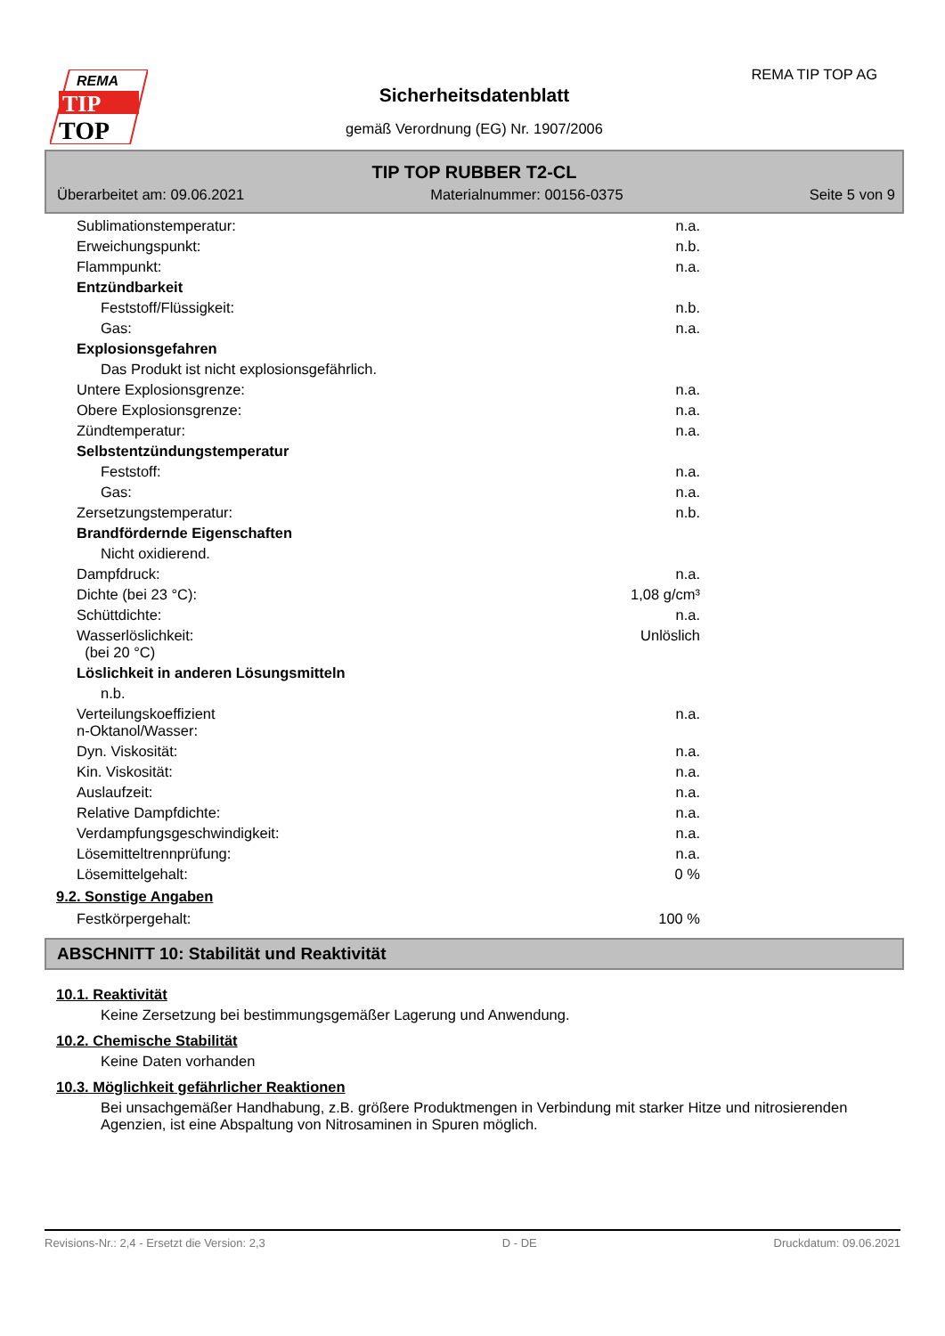REMA
TIP
TOP
REMA TIP TOP AG
Sicherheitsdatenblatt
gemäß Verordnung (EG) Nr. 1907/2006
TIP TOP RUBBER T2-CL
Überarbeitet am: 09.06.2021 Materialnummer: 00156-0375 Seite 5 von 9
| Sublimationstemperatur: | n.a. |
| Erweichungspunkt: | n.b. |
| Flammpunkt: | n.a. |
| Entzündbarkeit | |
| Feststoff/Flüssigkeit: | n.b. |
| Gas: | n.a. |
| Explosionsgefahren | |
| Das Produkt ist nicht explosionsgefährlich. | |
| Untere Explosionsgrenze: | n.a. |
| Obere Explosionsgrenze: | n.a. |
| Zündtemperatur: | n.a. |
| Selbstentzündungstemperatur | |
| Feststoff: | n.a. |
| Gas: | n.a. |
| Zersetzungstemperatur: | n.b. |
| Brandfördernde Eigenschaften | |
| Nicht oxidierend. | |
| Dampfdruck: | n.a. |
| Dichte (bei 23 °C): | 1,08 g/cm³ |
| Schüttdichte: | n.a. |
| Wasserlöslichkeit: (bei 20 °C) | Unlöslich |
| Löslichkeit in anderen Lösungsmitteln | |
| n.b. | |
| Verteilungskoeffizient n-Oktanol/Wasser: | n.a. |
| Dyn. Viskosität: | n.a. |
| Kin. Viskosität: | n.a. |
| Auslaufzeit: | n.a. |
| Relative Dampfdichte: | n.a. |
| Verdampfungsgeschwindigkeit: | n.a. |
| Lösemitteltrennprüfung: | n.a. |
| Lösemittelgehalt: | 0 % |
9.2. Sonstige Angaben
| Festkörpergehalt: | 100 % |
ABSCHNITT 10: Stabilität und Reaktivität
10.1. Reaktivität
Keine Zersetzung bei bestimmungsgemäßer Lagerung und Anwendung.
10.2. Chemische Stabilität
Keine Daten vorhanden
10.3. Möglichkeit gefährlicher Reaktionen
Bei unsachgemäßer Handhabung, z.B. größere Produktmengen in Verbindung mit starker Hitze und nitrosierenden Agenzien, ist eine Abspaltung von Nitrosaminen in Spuren möglich.
Revisions-Nr.: 2,4 - Ersetzt die Version: 2,3 D - DE Druckdatum: 09.06.2021